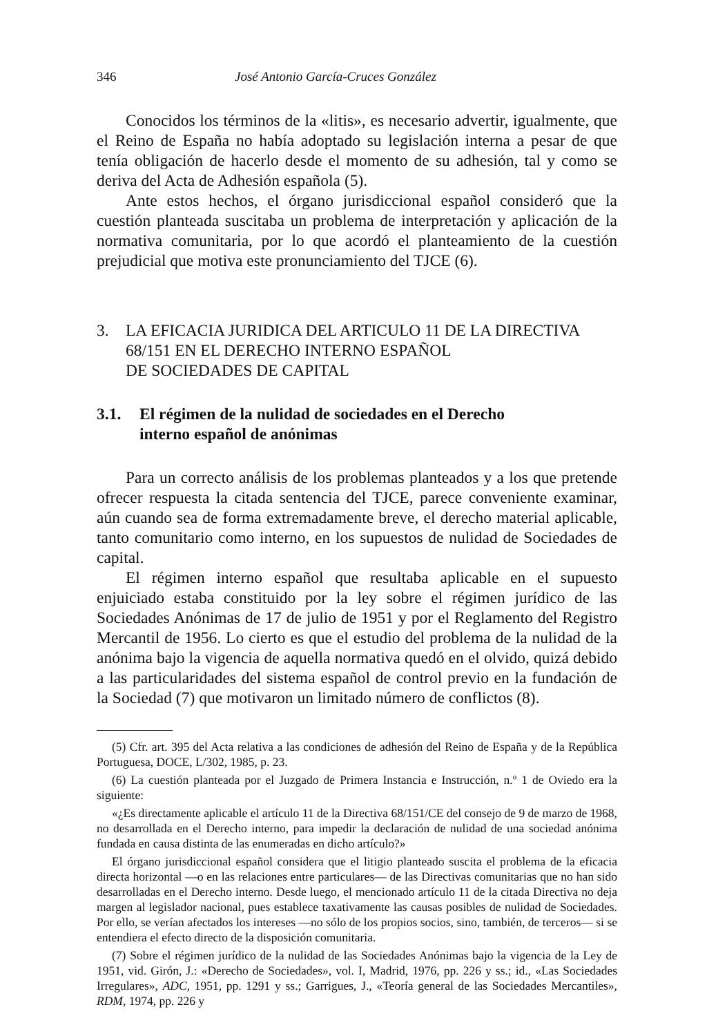346 José Antonio García-Cruces González
Conocidos los términos de la «litis», es necesario advertir, igualmente, que el Reino de España no había adoptado su legislación interna a pesar de que tenía obligación de hacerlo desde el momento de su adhesión, tal y como se deriva del Acta de Adhesión española (5).
Ante estos hechos, el órgano jurisdiccional español consideró que la cuestión planteada suscitaba un problema de interpretación y aplicación de la normativa comunitaria, por lo que acordó el planteamiento de la cuestión prejudicial que motiva este pronunciamiento del TJCE (6).
3. LA EFICACIA JURIDICA DEL ARTICULO 11 DE LA DIRECTIVA 68/151 EN EL DERECHO INTERNO ESPAÑOL
DE SOCIEDADES DE CAPITAL
3.1. El régimen de la nulidad de sociedades en el Derecho
interno español de anónimas
Para un correcto análisis de los problemas planteados y a los que pretende ofrecer respuesta la citada sentencia del TJCE, parece conveniente examinar, aún cuando sea de forma extremadamente breve, el derecho material aplicable, tanto comunitario como interno, en los supuestos de nulidad de Sociedades de capital.
El régimen interno español que resultaba aplicable en el supuesto enjuiciado estaba constituido por la ley sobre el régimen jurídico de las Sociedades Anónimas de 17 de julio de 1951 y por el Reglamento del Registro Mercantil de 1956. Lo cierto es que el estudio del problema de la nulidad de la anónima bajo la vigencia de aquella normativa quedó en el olvido, quizá debido a las particularidades del sistema español de control previo en la fundación de la Sociedad (7) que motivaron un limitado número de conflictos (8).
(5) Cfr. art. 395 del Acta relativa a las condiciones de adhesión del Reino de España y de la República Portuguesa, DOCE, L/302, 1985, p. 23.
(6) La cuestión planteada por el Juzgado de Primera Instancia e Instrucción, n.º 1 de Oviedo era la siguiente:
«¿Es directamente aplicable el artículo 11 de la Directiva 68/151/CE del consejo de 9 de marzo de 1968, no desarrollada en el Derecho interno, para impedir la declaración de nulidad de una sociedad anónima fundada en causa distinta de las enumeradas en dicho artículo?»
El órgano jurisdiccional español considera que el litigio planteado suscita el problema de la eficacia directa horizontal —o en las relaciones entre particulares— de las Directivas comunitarias que no han sido desarrolladas en el Derecho interno. Desde luego, el mencionado artículo 11 de la citada Directiva no deja margen al legislador nacional, pues establece taxativamente las causas posibles de nulidad de Sociedades. Por ello, se verían afectados los intereses —no sólo de los propios socios, sino, también, de terceros— si se entendiera el efecto directo de la disposición comunitaria.
(7) Sobre el régimen jurídico de la nulidad de las Sociedades Anónimas bajo la vigencia de la Ley de 1951, vid. Girón, J.: «Derecho de Sociedades», vol. I, Madrid, 1976, pp. 226 y ss.; id., «Las Sociedades Irregulares», ADC, 1951, pp. 1291 y ss.; Garrigues, J., «Teoría general de las Sociedades Mercantiles», RDM, 1974, pp. 226 y